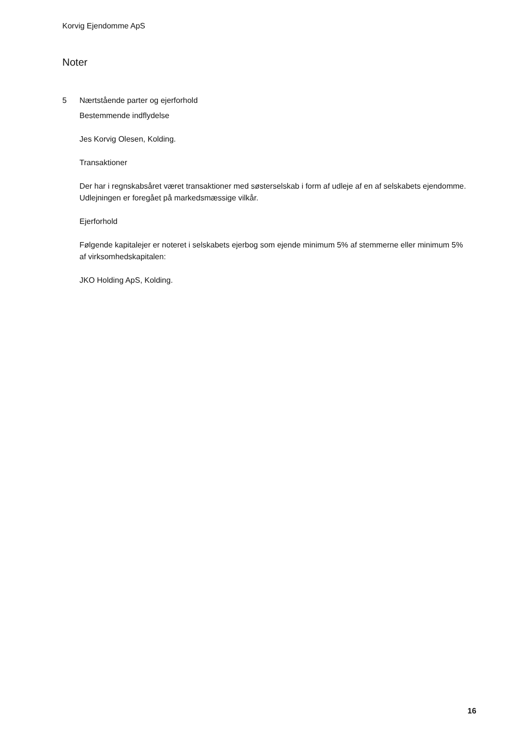Korvig Ejendomme ApS
Noter
5 Nærtstående parter og ejerforhold
Bestemmende indflydelse
Jes Korvig Olesen, Kolding.
Transaktioner
Der har i regnskabsåret været transaktioner med søsterselskab i form af udleje af en af selskabets ejendomme. Udlejningen er foregået på markedsmæssige vilkår.
Ejerforhold
Følgende kapitalejer er noteret i selskabets ejerbog som ejende minimum 5% af stemmerne eller minimum 5% af virksomhedskapitalen:
JKO Holding ApS, Kolding.
16